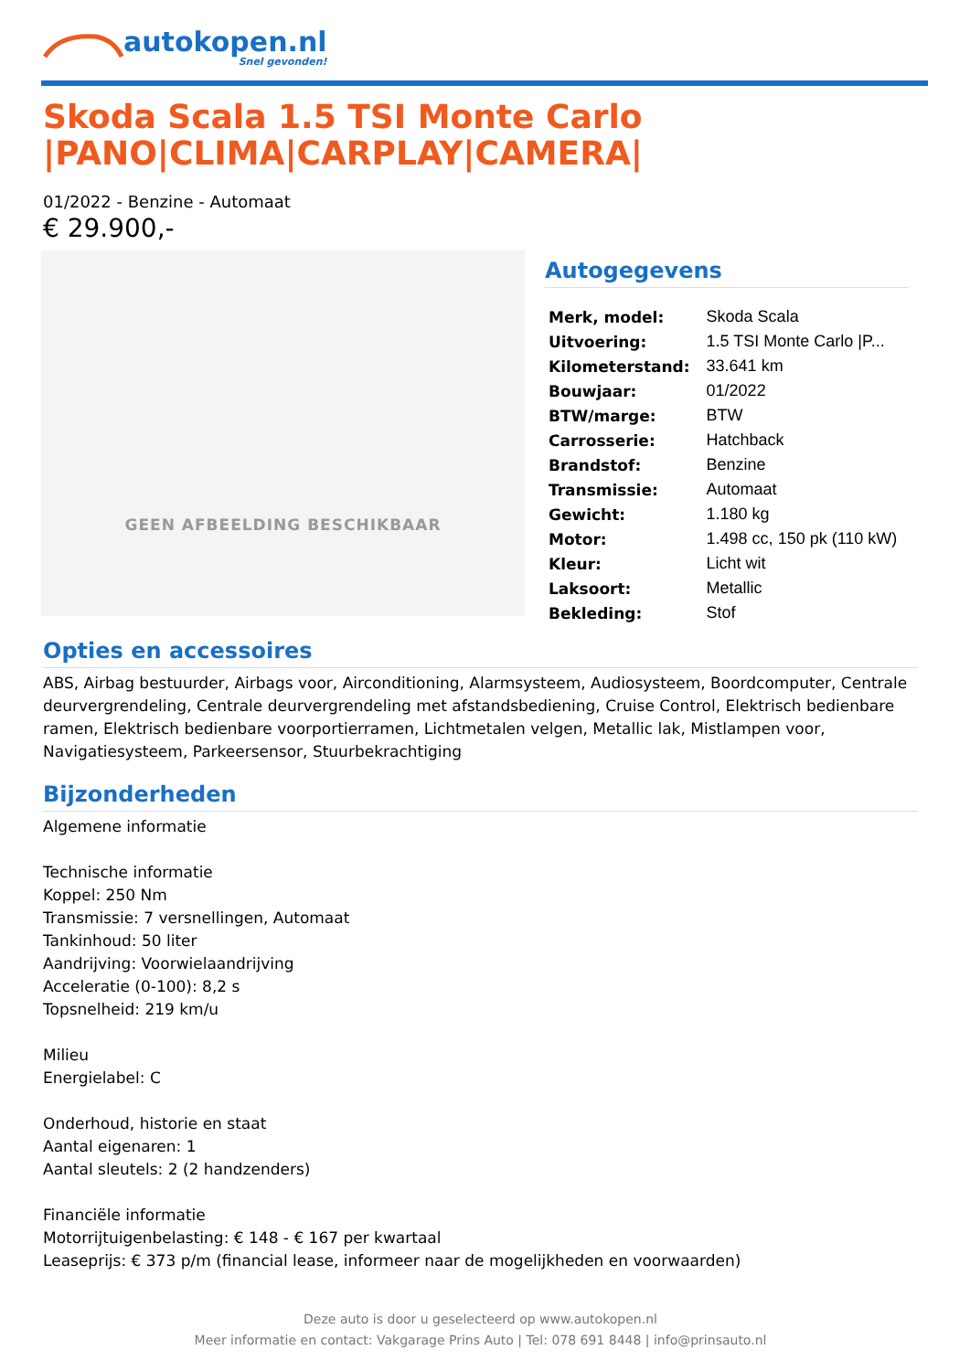autokopen.nl
Snel gevonden!
Skoda Scala 1.5 TSI Monte Carlo |PANO|CLIMA|CARPLAY|CAMERA|
01/2022 - Benzine - Automaat
€ 29.900,-
GEEN AFBEELDING BESCHIKBAAR
Autogegevens
| Merk, model: | Skoda Scala |
| Uitvoering: | 1.5 TSI Monte Carlo /P... |
| Kilometerstand: | 33.641 km |
| Bouwjaar: | 01/2022 |
| BTW/marge: | BTW |
| Carrosserie: | Hatchback |
| Brandstof: | Benzine |
| Transmissie: | Automaat |
| Gewicht: | 1.180 kg |
| Motor: | 1.498 cc, 150 pk (110 kW) |
| Kleur: | Licht wit |
| Laksoort: | Metallic |
| Bekleding: | Stof |
Opties en accessoires
ABS, Airbag bestuurder, Airbags voor, Airconditioning, Alarmsysteem, Audiosysteem, Boordcomputer, Centrale deurvergrendeling, Centrale deurvergrendeling met afstandsbediening, Cruise Control, Elektrisch bedienbare ramen, Elektrisch bedienbare voorportierramen, Lichtmetalen velgen, Metallic lak, Mistlampen voor, Navigatiesysteem, Parkeersensor, Stuurbekrachtiging
Bijzonderheden
Algemene informatie
Technische informatie
Koppel: 250 Nm
Transmissie: 7 versnellingen, Automaat
Tankinhoud: 50 liter
Aandrijving: Voorwielaandrijving
Acceleratie (0-100): 8,2 s
Topsnelheid: 219 km/u
Milieu
Energielabel: C
Onderhoud, historie en staat
Aantal eigenaren: 1
Aantal sleutels: 2 (2 handzenders)
Financiële informatie
Motorrijtuigenbelasting: € 148 - € 167 per kwartaal
Leaseprijs: € 373 p/m (financial lease, informeer naar de mogelijkheden en voorwaarden)
Deze auto is door u geselecteerd op www.autokopen.nl
Meer informatie en contact: Vakgarage Prins Auto | Tel: 078 691 8448 | info@prinsauto.nl